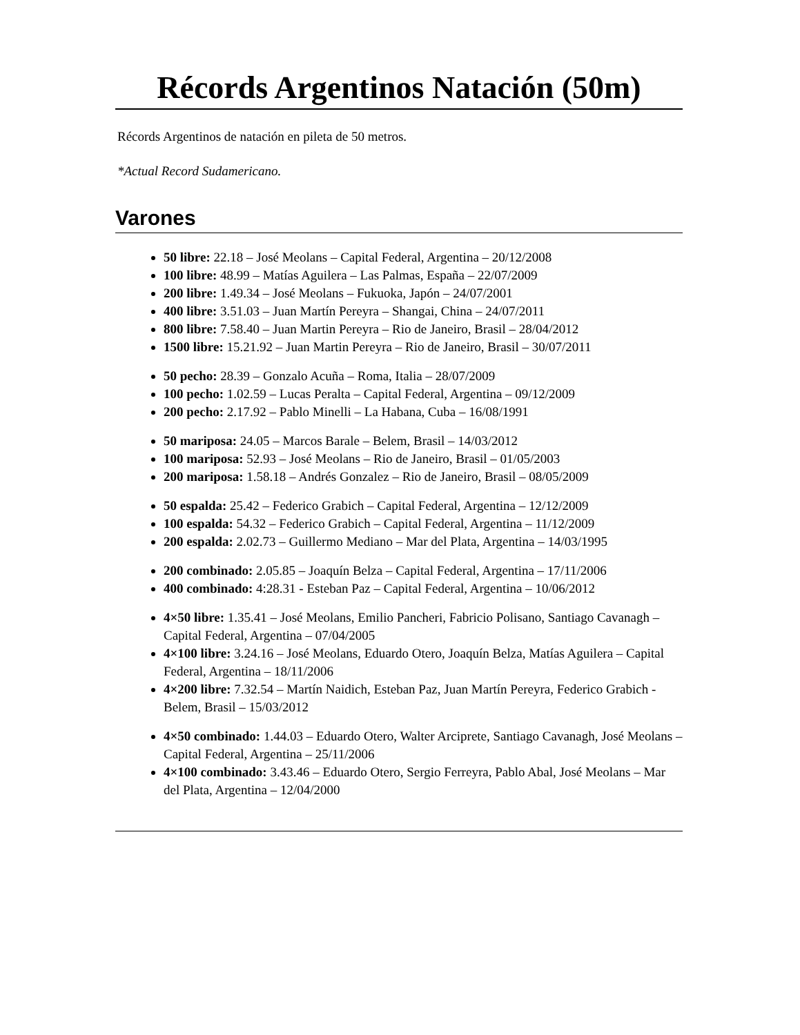Récords Argentinos Natación (50m)
Récords Argentinos de natación en pileta de 50 metros.
*Actual Record Sudamericano.
Varones
50 libre: 22.18 – José Meolans – Capital Federal, Argentina – 20/12/2008
100 libre: 48.99 – Matías Aguilera – Las Palmas, España – 22/07/2009
200 libre: 1.49.34 – José Meolans – Fukuoka, Japón – 24/07/2001
400 libre: 3.51.03 – Juan Martín Pereyra – Shangai, China – 24/07/2011
800 libre: 7.58.40 – Juan Martin Pereyra – Rio de Janeiro, Brasil – 28/04/2012
1500 libre: 15.21.92 – Juan Martin Pereyra – Rio de Janeiro, Brasil – 30/07/2011
50 pecho: 28.39 – Gonzalo Acuña – Roma, Italia – 28/07/2009
100 pecho: 1.02.59 – Lucas Peralta – Capital Federal, Argentina – 09/12/2009
200 pecho: 2.17.92 – Pablo Minelli – La Habana, Cuba – 16/08/1991
50 mariposa: 24.05 – Marcos Barale – Belem, Brasil – 14/03/2012
100 mariposa: 52.93 – José Meolans – Rio de Janeiro, Brasil – 01/05/2003
200 mariposa: 1.58.18 – Andrés Gonzalez – Rio de Janeiro, Brasil – 08/05/2009
50 espalda: 25.42 – Federico Grabich – Capital Federal, Argentina – 12/12/2009
100 espalda: 54.32 – Federico Grabich – Capital Federal, Argentina – 11/12/2009
200 espalda: 2.02.73 – Guillermo Mediano – Mar del Plata, Argentina – 14/03/1995
200 combinado: 2.05.85 – Joaquín Belza – Capital Federal, Argentina – 17/11/2006
400 combinado: 4:28.31 - Esteban Paz – Capital Federal, Argentina – 10/06/2012
4×50 libre: 1.35.41 – José Meolans, Emilio Pancheri, Fabricio Polisano, Santiago Cavanagh – Capital Federal, Argentina – 07/04/2005
4×100 libre: 3.24.16 – José Meolans, Eduardo Otero, Joaquín Belza, Matías Aguilera – Capital Federal, Argentina – 18/11/2006
4×200 libre: 7.32.54 – Martín Naidich, Esteban Paz, Juan Martín Pereyra, Federico Grabich - Belem, Brasil – 15/03/2012
4×50 combinado: 1.44.03 – Eduardo Otero, Walter Arciprete, Santiago Cavanagh, José Meolans – Capital Federal, Argentina – 25/11/2006
4×100 combinado: 3.43.46 – Eduardo Otero, Sergio Ferreyra, Pablo Abal, José Meolans – Mar del Plata, Argentina – 12/04/2000